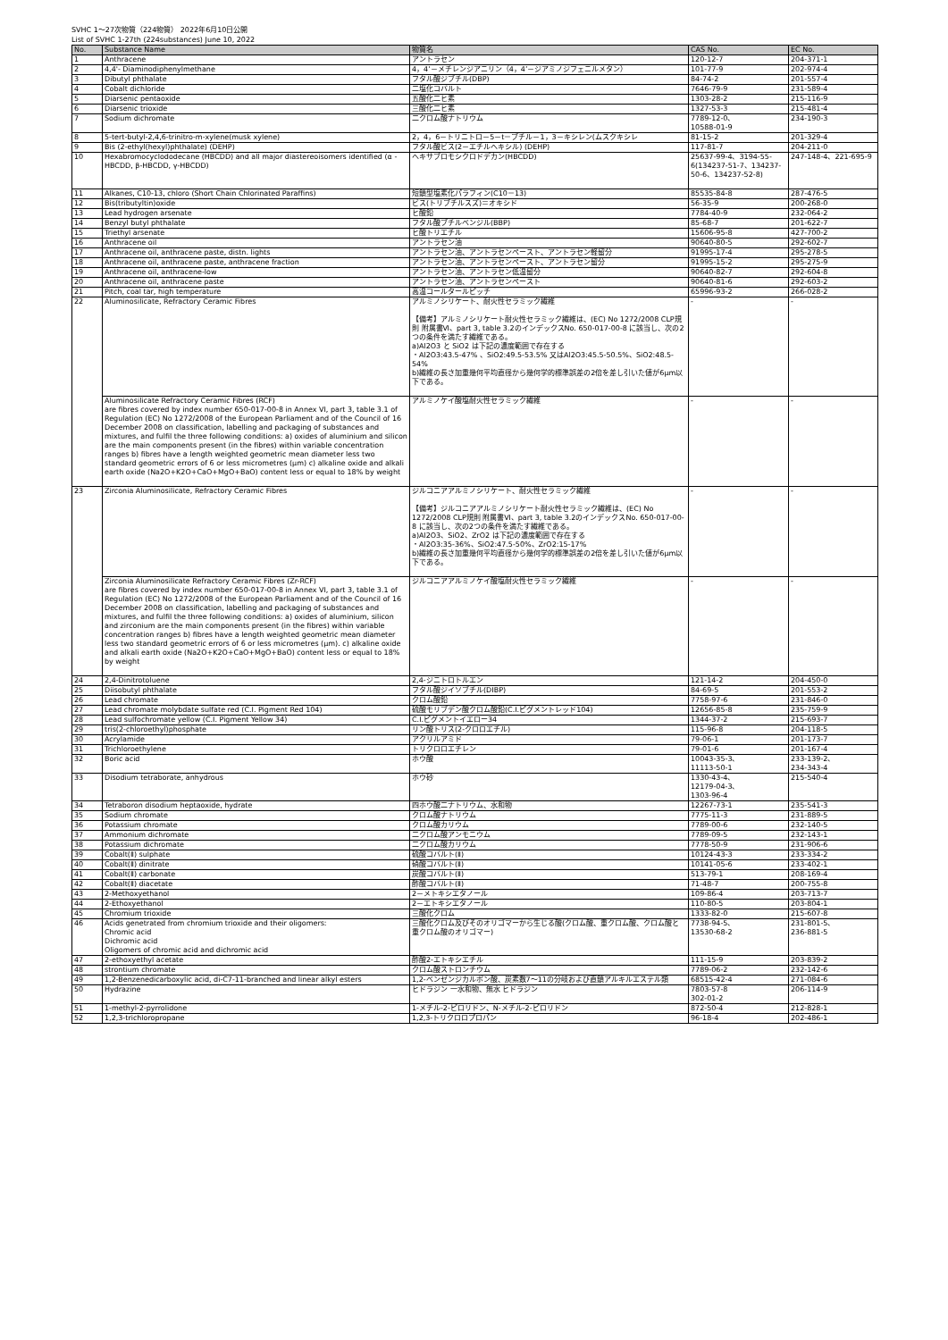SVHC 1〜27次物質（224物質） 2022年6月10日公開
List of SVHC 1-27th (224substances) June 10, 2022
| No. | Substance Name | 物質名 | CAS No. | EC No. |
| --- | --- | --- | --- | --- |
| 1 | Anthracene | アントラセン | 120-12-7 | 204-371-1 |
| 2 | 4,4'- Diaminodiphenylmethane | 4，4’－メチレンジアニリン（4，4’－ジアミノジフェニルメタン） | 101-77-9 | 202-974-4 |
| 3 | Dibutyl phthalate | フタル酸ジブチル(DBP) | 84-74-2 | 201-557-4 |
| 4 | Cobalt dichloride | 二塩化コバルト | 7646-79-9 | 231-589-4 |
| 5 | Diarsenic pentaoxide | 五酸化二ヒ素 | 1303-28-2 | 215-116-9 |
| 6 | Diarsenic trioxide | 三酸化二ヒ素 | 1327-53-3 | 215-481-4 |
| 7 | Sodium dichromate | 二クロム酸ナトリウム | 7789-12-0、 10588-01-9 | 234-190-3 |
| 8 | 5-tert-butyl-2,4,6-trinitro-m-xylene(musk xylene) | 2，4，6－トリニトロ－5－t－ブチル－1，3－キシレン(ムスクキシレ | 81-15-2 | 201-329-4 |
| 9 | Bis (2-ethyl(hexyl)phthalate) (DEHP) | フタル酸ビス(2－エチルヘキシル) (DEHP) | 117-81-7 | 204-211-0 |
| 10 | Hexabromocyclododecane (HBCDD) and all major diastereoisomers identified (α - HBCDD, β-HBCDD, γ-HBCDD) | ヘキサブロモシクロドデカン(HBCDD) | 25637-99-4、3194-55-6(134237-51-7、134237-50-6、134237-52-8) | 247-148-4、221-695-9 |
| 11 | Alkanes, C10-13, chloro (Short Chain Chlorinated Paraffins) | 短鎖型塩素化パラフィン(C10－13) | 85535-84-8 | 287-476-5 |
| 12 | Bis(tributyltin)oxide | ビス(トリブチルスズ)＝オキシド | 56-35-9 | 200-268-0 |
| 13 | Lead hydrogen arsenate | ヒ酸鉛 | 7784-40-9 | 232-064-2 |
| 14 | Benzyl butyl phthalate | フタル酸ブチルベンジル(BBP) | 85-68-7 | 201-622-7 |
| 15 | Triethyl arsenate | ヒ酸トリエチル | 15606-95-8 | 427-700-2 |
| 16 | Anthracene oil | アントラセン油 | 90640-80-5 | 292-602-7 |
| 17 | Anthracene oil, anthracene paste, distn. lights | アントラセン油、アントラセンペースト、アントラセン軽留分 | 91995-17-4 | 295-278-5 |
| 18 | Anthracene oil, anthracene paste, anthracene fraction | アントラセン油、アントラセンペースト、アントラセン留分 | 91995-15-2 | 295-275-9 |
| 19 | Anthracene oil, anthracene-low | アントラセン油、アントラセン低温留分 | 90640-82-7 | 292-604-8 |
| 20 | Anthracene oil, anthracene paste | アントラセン油、アントラセンペースト | 90640-81-6 | 292-603-2 |
| 21 | Pitch, coal tar, high temperature | 高温コールタールピッチ | 65996-93-2 | 266-028-2 |
| 22 | Aluminosilicate, Refractory Ceramic Fibres | アルミノシリケート、耐火性セラミック繊維 【備考】アルミノシリケート耐火性セラミック繊維は、(EC) No 1272/2008 CLP規則 附属書Ⅵ、part 3, table 3.2のインデックスNo. 650-017-00-8 に該当し、次の2つの条件を満たす繊維である。 a)Al2O3 と SiO2 は下記の濃度範囲で存在する ・Al2O3:43.5-47% 、SiO2:49.5-53.5% 又はAl2O3:45.5-50.5%、SiO2:48.5-54% b)繊維の長さ加重幾何平均直径から幾何学的標準誤差の2倍を差し引いた値が6μm以下である。 | - | - |
| | Aluminosilicate Refractory Ceramic Fibres (RCF) are fibres covered by index number 650-017-00-8 in Annex VI, part 3, table 3.1 of Regulation (EC) No 1272/2008 of the European Parliament and of the Council of 16 December 2008 on classification, labelling and packaging of substances and mixtures, and fulfil the three following conditions: a) oxides of aluminium and silicon are the main components present (in the fibres) within variable concentration ranges b) fibres have a length weighted geometric mean diameter less two standard geometric errors of 6 or less micrometres (μm) c) alkaline oxide and alkali earth oxide (Na2O+K2O+CaO+MgO+BaO) content less or equal to 18% by weight | アルミノケイ酸塩耐火性セラミック繊維 | - | - |
| 23 | Zirconia Aluminosilicate, Refractory Ceramic Fibres | ジルコニアアルミノシリケート、耐火性セラミック繊維 【備考】ジルコニアアルミノシリケート耐火性セラミック繊維は、(EC) No 1272/2008 CLP規則 附属書Ⅵ、part 3, table 3.2のインデックスNo. 650-017-00-8 に該当し、次の2つの条件を満たす繊維である。 a)Al2O3、SiO2、ZrO2 は下記の濃度範囲で存在する ・Al2O3:35-36%、SiO2:47.5-50%、ZrO2:15-17% b)繊維の長さ加重幾何平均直径から幾何学的標準誤差の2倍を差し引いた値が6μm以下である。 | - | - |
| | Zirconia Aluminosilicate Refractory Ceramic Fibres (Zr-RCF) are fibres covered by index number 650-017-00-8 in Annex VI, part 3, table 3.1 of Regulation (EC) No 1272/2008 of the European Parliament and of the Council of 16 December 2008 on classification, labelling and packaging of substances and mixtures, and fulfil the three following conditions: a) oxides of aluminium, silicon and zirconium are the main components present (in the fibres) within variable concentration ranges b) fibres have a length weighted geometric mean diameter less two standard geometric errors of 6 or less micrometres (μm). c) alkaline oxide and alkali earth oxide (Na2O+K2O+CaO+MgO+BaO) content less or equal to 18% by weight | ジルコニアアルミノケイ酸塩耐火性セラミック繊維 | - | - |
| 24 | 2,4-Dinitrotoluene | 2,4-ジニトロトルエン | 121-14-2 | 204-450-0 |
| 25 | Diisobutyl phthalate | フタル酸ジイソブチル(DIBP) | 84-69-5 | 201-553-2 |
| 26 | Lead chromate | クロム酸鉛 | 7758-97-6 | 231-846-0 |
| 27 | Lead chromate molybdate sulfate red (C.I. Pigment Red 104) | 硫酸モリブデン酸クロム酸鉛(C.I.ピグメントレッド104) | 12656-85-8 | 235-759-9 |
| 28 | Lead sulfochromate yellow (C.I. Pigment Yellow 34) | C.I.ピグメントイエロー34 | 1344-37-2 | 215-693-7 |
| 29 | tris(2-chloroethyl)phosphate | リン酸トリス(2-クロロエチル) | 115-96-8 | 204-118-5 |
| 30 | Acrylamide | アクリルアミド | 79-06-1 | 201-173-7 |
| 31 | Trichloroethylene | トリクロロエチレン | 79-01-6 | 201-167-4 |
| 32 | Boric acid | ホウ酸 | 10043-35-3、 11113-50-1 | 233-139-2、 234-343-4 |
| 33 | Disodium tetraborate, anhydrous | ホウ砂 | 1330-43-4、 12179-04-3、 1303-96-4 | 215-540-4 |
| 34 | Tetraboron disodium heptaoxide, hydrate | 四ホウ酸二ナトリウム、水和物 | 12267-73-1 | 235-541-3 |
| 35 | Sodium chromate | クロム酸ナトリウム | 7775-11-3 | 231-889-5 |
| 36 | Potassium chromate | クロム酸カリウム | 7789-00-6 | 232-140-5 |
| 37 | Ammonium dichromate | 二クロム酸アンモニウム | 7789-09-5 | 232-143-1 |
| 38 | Potassium dichromate | 二クロム酸カリウム | 7778-50-9 | 231-906-6 |
| 39 | Cobalt(Ⅱ) sulphate | 硫酸コバルト(Ⅱ) | 10124-43-3 | 233-334-2 |
| 40 | Cobalt(Ⅱ) dinitrate | 硝酸コバルト(Ⅱ) | 10141-05-6 | 233-402-1 |
| 41 | Cobalt(Ⅱ) carbonate | 炭酸コバルト(Ⅱ) | 513-79-1 | 208-169-4 |
| 42 | Cobalt(Ⅱ) diacetate | 酢酸コバルト(Ⅱ) | 71-48-7 | 200-755-8 |
| 43 | 2-Methoxyethanol | 2－メトキシエタノール | 109-86-4 | 203-713-7 |
| 44 | 2-Ethoxyethanol | 2－エトキシエタノール | 110-80-5 | 203-804-1 |
| 45 | Chromium trioxide | 三酸化クロム | 1333-82-0 | 215-607-8 |
| 46 | Acids genetrated from chromium trioxide and their oligomers: Chromic acid Dichromic acid Oligomers of chromic acid and dichromic acid | 三酸化クロム及びそのオリゴマーから生じる酸(クロム酸、重クロム酸、クロム酸と重クロム酸のオリゴマー) | 7738-94-5、 13530-68-2 | 231-801-5、 236-881-5 |
| 47 | 2-ethoxyethyl acetate | 酢酸2-エトキシエチル | 111-15-9 | 203-839-2 |
| 48 | strontium chromate | クロム酸ストロンチウム | 7789-06-2 | 232-142-6 |
| 49 | 1,2-Benzenedicarboxylic acid, di-C7-11-branched and linear alkyl esters | 1,2-ベンゼンジカルボン酸、炭素数7～11の分岐および直鎖アルキルエステル類 | 68515-42-4 | 271-084-6 |
| 50 | Hydrazine | ヒドラジン 一水和物、無水 ヒドラジン | 7803-57-8 302-01-2 | 206-114-9 |
| 51 | 1-methyl-2-pyrrolidone | 1-メチル-2-ピロリドン、N-メチル-2-ピロリドン | 872-50-4 | 212-828-1 |
| 52 | 1,2,3-trichloropropane | 1,2,3-トリクロロプロパン | 96-18-4 | 202-486-1 |